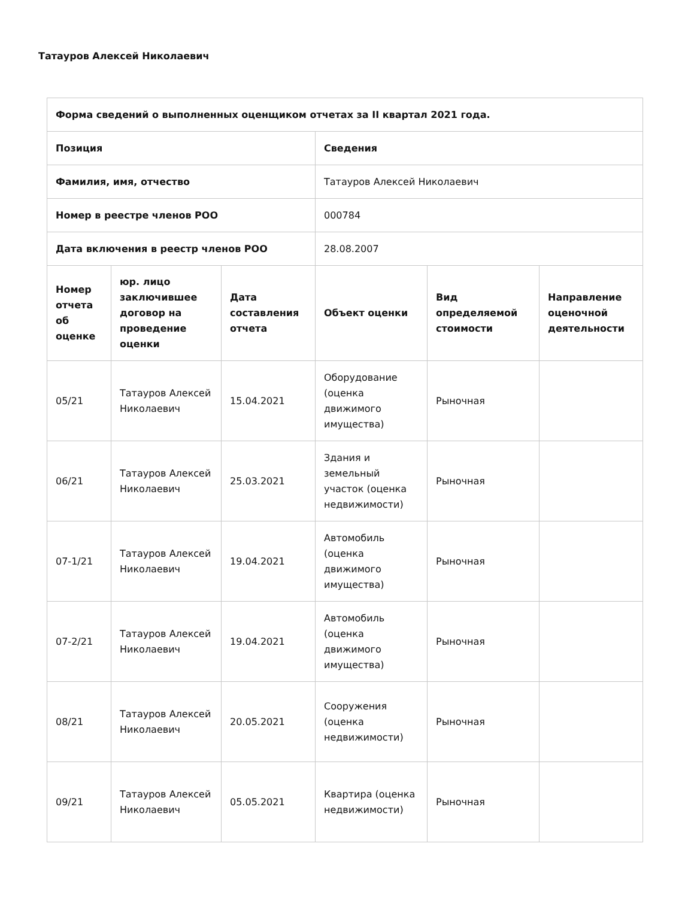Татауров Алексей Николаевич
| Форма сведений о выполненных оценщиком отчетах за II квартал 2021 года. | | | | | |
| --- | --- | --- | --- | --- | --- |
| Позиция | | | Сведения | | |
| Фамилия, имя, отчество | | | Татауров Алексей Николаевич | | |
| Номер в реестре членов РОО | | | 000784 | | |
| Дата включения в реестр членов РОО | | | 28.08.2007 | | |
| Номер отчета об оценке | юр. лицо заключившее договор на проведение оценки | Дата составления отчета | Объект оценки | Вид определяемой стоимости | Направление оценочной деятельности |
| 05/21 | Татауров Алексей Николаевич | 15.04.2021 | Оборудование (оценка движимого имущества) | Рыночная | |
| 06/21 | Татауров Алексей Николаевич | 25.03.2021 | Здания и земельный участок (оценка недвижимости) | Рыночная | |
| 07-1/21 | Татауров Алексей Николаевич | 19.04.2021 | Автомобиль (оценка движимого имущества) | Рыночная | |
| 07-2/21 | Татауров Алексей Николаевич | 19.04.2021 | Автомобиль (оценка движимого имущества) | Рыночная | |
| 08/21 | Татауров Алексей Николаевич | 20.05.2021 | Сооружения (оценка недвижимости) | Рыночная | |
| 09/21 | Татауров Алексей Николаевич | 05.05.2021 | Квартира (оценка недвижимости) | Рыночная | |